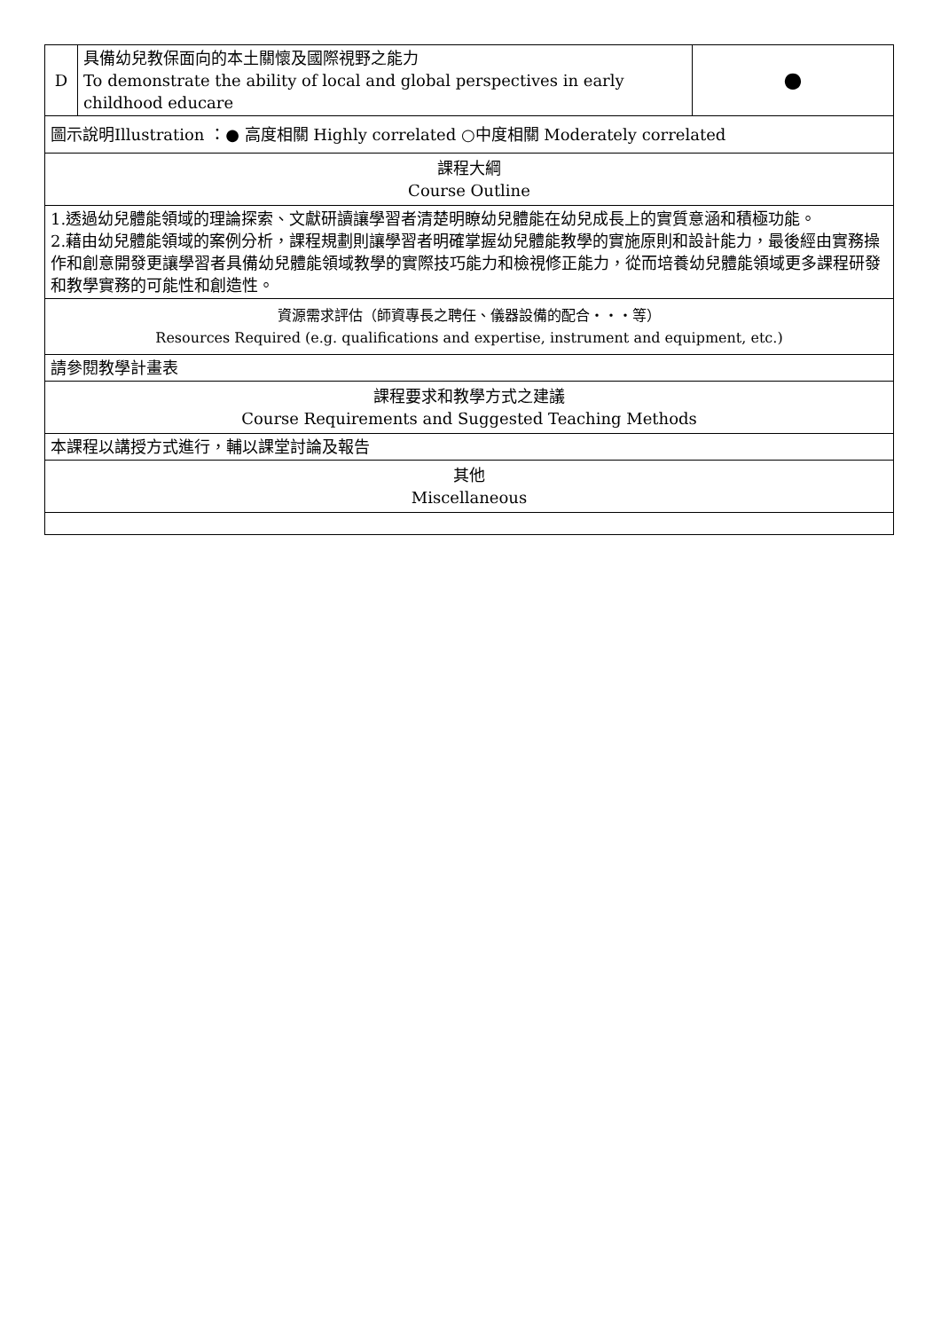| D | 具備幼兒教保面向的本土關懷及國際視野之能力 To demonstrate the ability of local and global perspectives in early childhood educare | ● |
| 圖示說明Illustration ：● 高度相關 Highly correlated ○中度相關 Moderately correlated | | |
| 課程大綱 Course Outline | | |
| 1.透過幼兒體能領域的理論探索、文獻研讀讓學習者清楚明瞭幼兒體能在幼兒成長上的實質意涵和積極功能。 2.藉由幼兒體能領域的案例分析，課程規劃則讓學習者明確掌握幼兒體能教學的實施原則和設計能力，最後經由實務操作和創意開發更讓學習者具備幼兒體能領域教學的實際技巧能力和檢視修正能力，從而培養幼兒體能領域更多課程研發和教學實務的可能性和創造性。 | | |
| 資源需求評估（師資專長之聘任、儀器設備的配合・・・等） Resources Required (e.g. qualifications and expertise, instrument and equipment, etc.) | | |
| 請參閱教學計畫表 | | |
| 課程要求和教學方式之建議 Course Requirements and Suggested Teaching Methods | | |
| 本課程以講授方式進行，輔以課堂討論及報告 | | |
| 其他 Miscellaneous | | |